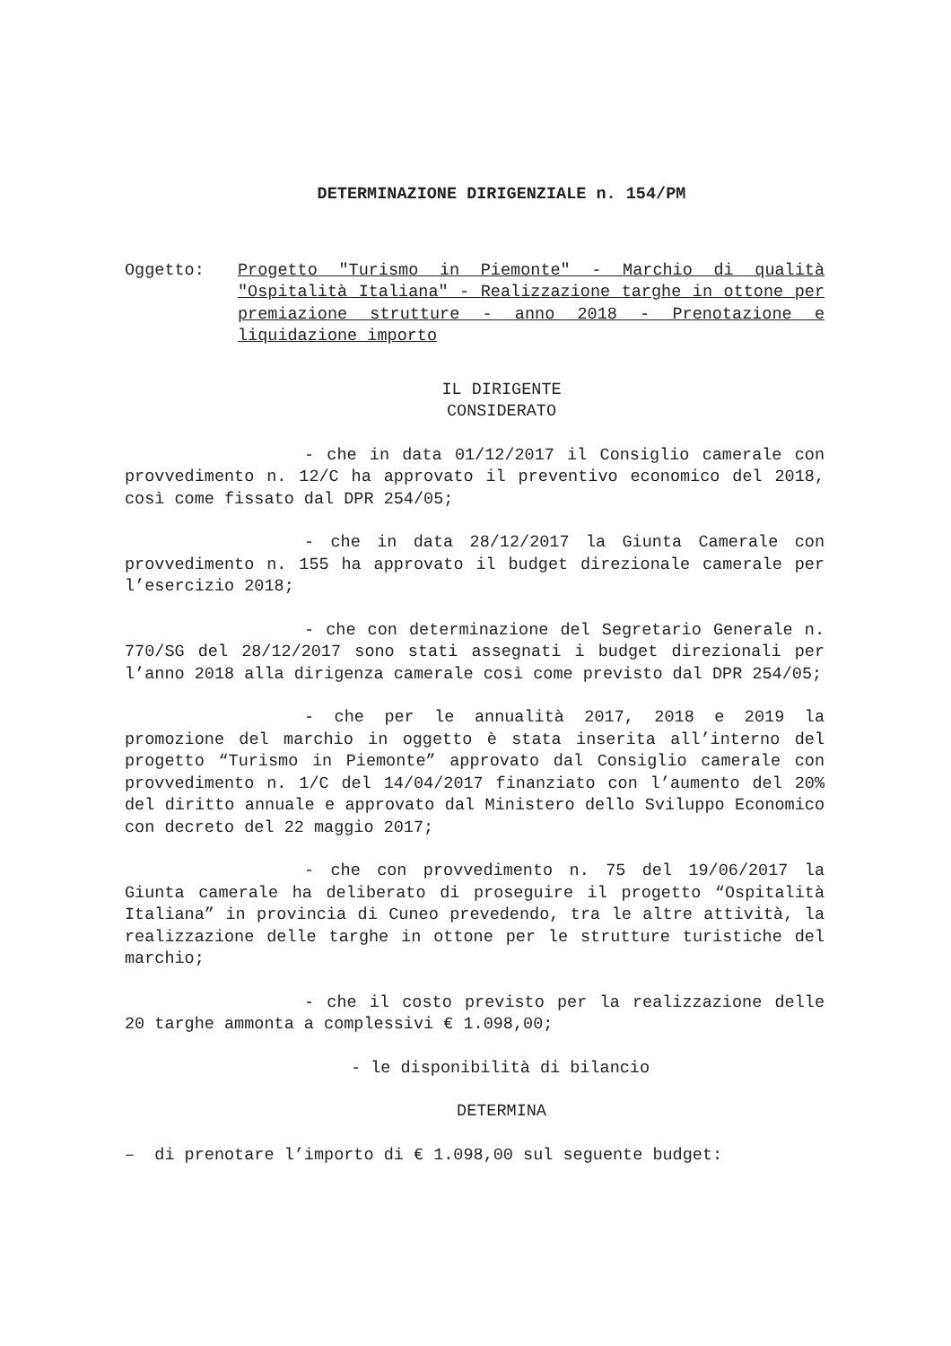DETERMINAZIONE DIRIGENZIALE n. 154/PM
Oggetto: Progetto "Turismo in Piemonte" - Marchio di qualità "Ospitalità Italiana" - Realizzazione targhe in ottone per premiazione strutture - anno 2018 - Prenotazione e liquidazione importo
IL DIRIGENTE
CONSIDERATO
- che in data 01/12/2017 il Consiglio camerale con provvedimento n. 12/C ha approvato il preventivo economico del 2018, così come fissato dal DPR 254/05;
- che in data 28/12/2017 la Giunta Camerale con provvedimento n. 155 ha approvato il budget direzionale camerale per l’esercizio 2018;
- che con determinazione del Segretario Generale n. 770/SG del 28/12/2017 sono stati assegnati i budget direzionali per l’anno 2018 alla dirigenza camerale così come previsto dal DPR 254/05;
- che per le annualità 2017, 2018 e 2019 la promozione del marchio in oggetto è stata inserita all’interno del progetto “Turismo in Piemonte” approvato dal Consiglio camerale con provvedimento n. 1/C del 14/04/2017 finanziato con l’aumento del 20% del diritto annuale e approvato dal Ministero dello Sviluppo Economico con decreto del 22 maggio 2017;
- che con provvedimento n. 75 del 19/06/2017 la Giunta camerale ha deliberato di proseguire il progetto “Ospitalità Italiana” in provincia di Cuneo prevedendo, tra le altre attività, la realizzazione delle targhe in ottone per le strutture turistiche del marchio;
- che il costo previsto per la realizzazione delle 20 targhe ammonta a complessivi € 1.098,00;
- le disponibilità di bilancio
DETERMINA
– di prenotare l’importo di € 1.098,00 sul seguente budget: